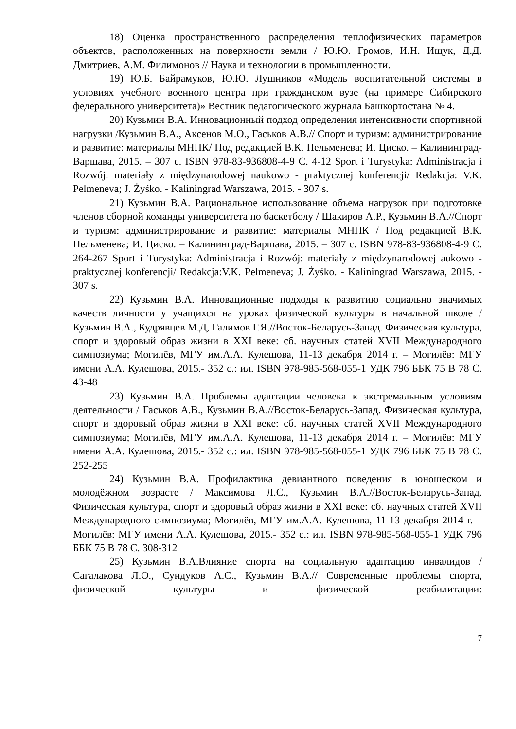18) Оценка пространственного распределения теплофизических параметров объектов, расположенных на поверхности земли / Ю.Ю. Громов, И.Н. Ищук, Д.Д. Дмитриев, А.М. Филимонов // Наука и технологии в промышленности.
19) Ю.Б. Байрамуков, Ю.Ю. Лушников «Модель воспитательной системы в условиях учебного военного центра при гражданском вузе (на примере Сибирского федерального университета)» Вестник педагогического журнала Башкортостана № 4.
20) Кузьмин В.А. Инновационный подход определения интенсивности спортивной нагрузки /Кузьмин В.А., Аксенов М.О., Гаськов А.В.// Спорт и туризм: администрирование и развитие: материалы МНПК/ Под редакцией В.К. Пельменева; И. Циско. – Калининград-Варшава, 2015. – 307 с. ISBN 978-83-936808-4-9 С. 4-12 Sport i Turystyka: Administracja i Rozwój: materiały z międzynarodowej naukowo - praktycznej konferencji/ Redakcja: V.K. Pelmeneva; J. Żyśko. - Kaliningrad Warszawa, 2015. - 307 s.
21) Кузьмин В.А. Рациональное использование объема нагрузок при подготовке членов сборной команды университета по баскетболу / Шакиров А.Р., Кузьмин В.А.//Спорт и туризм: администрирование и развитие: материалы МНПК / Под редакцией В.К. Пельменева; И. Циско. – Калининград-Варшава, 2015. – 307 с. ISBN 978-83-936808-4-9 С. 264-267 Sport i Turystyka: Administracja i Rozwój: materiały z międzynarodowej aukowo - praktycznej konferencji/ Redakcja:V.K. Pelmeneva; J. Żyśko. - Kaliningrad Warszawa, 2015. - 307 s.
22) Кузьмин В.А. Инновационные подходы к развитию социально значимых качеств личности у учащихся на уроках физической культуры в начальной школе / Кузьмин В.А., Кудрявцев М.Д, Галимов Г.Я.//Восток-Беларусь-Запад. Физическая культура, спорт и здоровый образ жизни в XXI веке: сб. научных статей XVII Международного симпозиума; Могилёв, МГУ им.А.А. Кулешова, 11-13 декабря 2014 г. – Могилёв: МГУ имени А.А. Кулешова, 2015.- 352 с.: ил. ISBN 978-985-568-055-1 УДК 796 ББК 75 В 78 С. 43-48
23) Кузьмин В.А. Проблемы адаптации человека к экстремальным условиям деятельности / Гаськов А.В., Кузьмин В.А.//Восток-Беларусь-Запад. Физическая культура, спорт и здоровый образ жизни в XXI веке: сб. научных статей XVII Международного симпозиума; Могилёв, МГУ им.А.А. Кулешова, 11-13 декабря 2014 г. – Могилёв: МГУ имени А.А. Кулешова, 2015.- 352 с.: ил. ISBN 978-985-568-055-1 УДК 796 ББК 75 В 78 С. 252-255
24) Кузьмин В.А. Профилактика девиантного поведения в юношеском и молодёжном возрасте / Максимова Л.С., Кузьмин В.А.//Восток-Беларусь-Запад. Физическая культура, спорт и здоровый образ жизни в XXI веке: сб. научных статей XVII Международного симпозиума; Могилёв, МГУ им.А.А. Кулешова, 11-13 декабря 2014 г. – Могилёв: МГУ имени А.А. Кулешова, 2015.- 352 с.: ил. ISBN 978-985-568-055-1 УДК 796 ББК 75 В 78 С. 308-312
25) Кузьмин В.А.Влияние спорта на социальную адаптацию инвалидов / Сагалакова Л.О., Сундуков А.С., Кузьмин В.А.// Современные проблемы спорта, физической культуры и физической реабилитации:
7